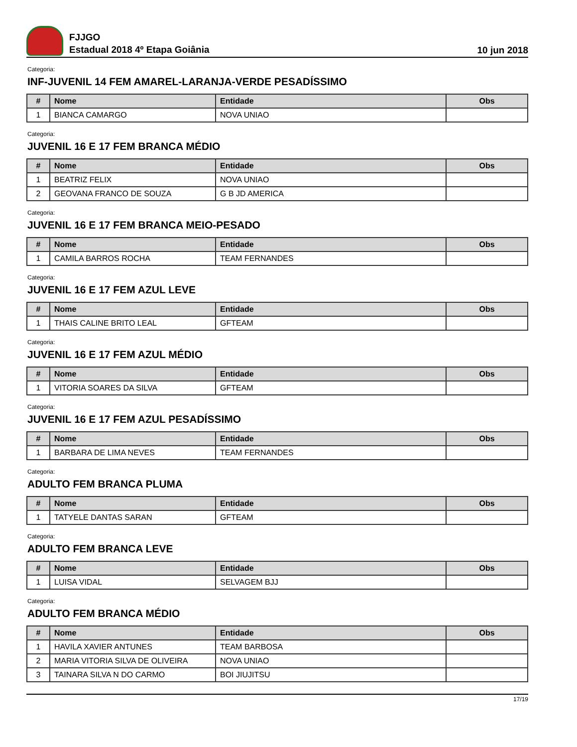FJJGO
Estadual 2018 4º Etapa Goiânia
10 jun 2018
Categoria:
INF-JUVENIL 14 FEM AMAREL-LARANJA-VERDE PESADÍSSIMO
| # | Nome | Entidade | Obs |
| --- | --- | --- | --- |
| 1 | BIANCA CAMARGO | NOVA UNIAO | |
Categoria:
JUVENIL 16 E 17 FEM BRANCA MÉDIO
| # | Nome | Entidade | Obs |
| --- | --- | --- | --- |
| 1 | BEATRIZ FELIX | NOVA UNIAO | |
| 2 | GEOVANA FRANCO DE SOUZA | G B JD AMERICA | |
Categoria:
JUVENIL 16 E 17 FEM BRANCA MEIO-PESADO
| # | Nome | Entidade | Obs |
| --- | --- | --- | --- |
| 1 | CAMILA BARROS ROCHA | TEAM FERNANDES | |
Categoria:
JUVENIL 16 E 17 FEM AZUL LEVE
| # | Nome | Entidade | Obs |
| --- | --- | --- | --- |
| 1 | THAIS CALINE BRITO LEAL | GFTEAM | |
Categoria:
JUVENIL 16 E 17 FEM AZUL MÉDIO
| # | Nome | Entidade | Obs |
| --- | --- | --- | --- |
| 1 | VITORIA SOARES DA SILVA | GFTEAM | |
Categoria:
JUVENIL 16 E 17 FEM AZUL PESADÍSSIMO
| # | Nome | Entidade | Obs |
| --- | --- | --- | --- |
| 1 | BARBARA DE LIMA NEVES | TEAM FERNANDES | |
Categoria:
ADULTO FEM BRANCA PLUMA
| # | Nome | Entidade | Obs |
| --- | --- | --- | --- |
| 1 | TATYELE DANTAS SARAN | GFTEAM | |
Categoria:
ADULTO FEM BRANCA LEVE
| # | Nome | Entidade | Obs |
| --- | --- | --- | --- |
| 1 | LUISA VIDAL | SELVAGEM BJJ | |
Categoria:
ADULTO FEM BRANCA MÉDIO
| # | Nome | Entidade | Obs |
| --- | --- | --- | --- |
| 1 | HAVILA XAVIER ANTUNES | TEAM BARBOSA | |
| 2 | MARIA VITORIA SILVA DE OLIVEIRA | NOVA UNIAO | |
| 3 | TAINARA SILVA N DO CARMO | BOI JIUJITSU | |
17/19